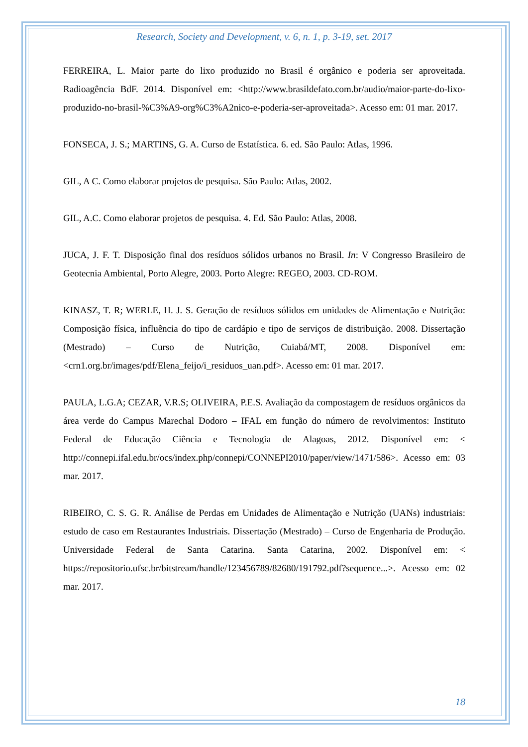Research, Society and Development, v. 6, n. 1, p. 3-19, set. 2017
FERREIRA, L. Maior parte do lixo produzido no Brasil é orgânico e poderia ser aproveitada. Radioagência BdF. 2014. Disponível em: <http://www.brasildefato.com.br/audio/maior-parte-do-lixo-produzido-no-brasil-%C3%A9-org%C3%A2nico-e-poderia-ser-aproveitada>. Acesso em: 01 mar. 2017.
FONSECA, J. S.; MARTINS, G. A. Curso de Estatística. 6. ed. São Paulo: Atlas, 1996.
GIL, A C. Como elaborar projetos de pesquisa. São Paulo: Atlas, 2002.
GIL, A.C. Como elaborar projetos de pesquisa. 4. Ed. São Paulo: Atlas, 2008.
JUCA, J. F. T. Disposição final dos resíduos sólidos urbanos no Brasil. In: V Congresso Brasileiro de Geotecnia Ambiental, Porto Alegre, 2003. Porto Alegre: REGEO, 2003. CD-ROM.
KINASZ, T. R; WERLE, H. J. S. Geração de resíduos sólidos em unidades de Alimentação e Nutrição: Composição física, influência do tipo de cardápio e tipo de serviços de distribuição. 2008. Dissertação (Mestrado) – Curso de Nutrição, Cuiabá/MT, 2008. Disponível em: <crn1.org.br/images/pdf/Elena_feijo/i_residuos_uan.pdf>. Acesso em: 01 mar. 2017.
PAULA, L.G.A; CEZAR, V.R.S; OLIVEIRA, P.E.S. Avaliação da compostagem de resíduos orgânicos da área verde do Campus Marechal Dodoro – IFAL em função do número de revolvimentos: Instituto Federal de Educação Ciência e Tecnologia de Alagoas, 2012. Disponível em: < http://connepi.ifal.edu.br/ocs/index.php/connepi/CONNEPI2010/paper/view/1471/586>. Acesso em: 03 mar. 2017.
RIBEIRO, C. S. G. R. Análise de Perdas em Unidades de Alimentação e Nutrição (UANs) industriais: estudo de caso em Restaurantes Industriais. Dissertação (Mestrado) – Curso de Engenharia de Produção. Universidade Federal de Santa Catarina. Santa Catarina, 2002. Disponível em: < https://repositorio.ufsc.br/bitstream/handle/123456789/82680/191792.pdf?sequence...>. Acesso em: 02 mar. 2017.
18